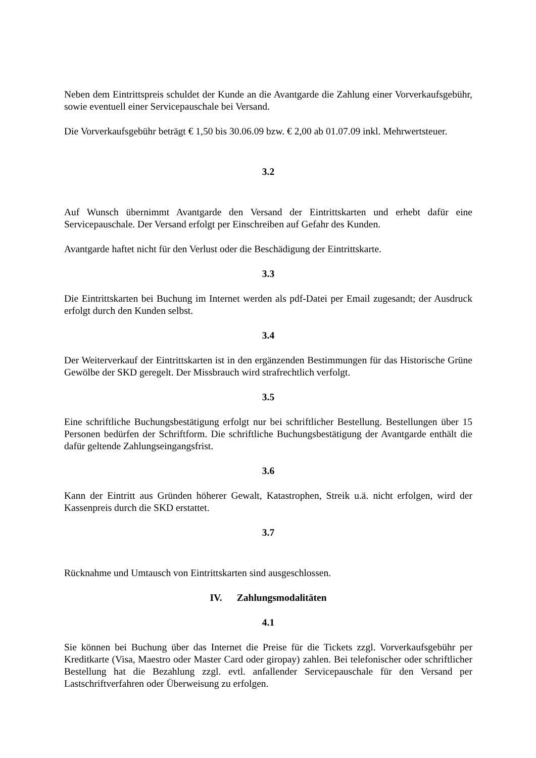Neben dem Eintrittspreis schuldet der Kunde an die Avantgarde die Zahlung einer Vorverkaufsgebühr, sowie eventuell einer Servicepauschale bei Versand.
Die Vorverkaufsgebühr beträgt € 1,50 bis 30.06.09 bzw. € 2,00 ab 01.07.09 inkl. Mehrwertsteuer.
3.2
Auf Wunsch übernimmt Avantgarde den Versand der Eintrittskarten und erhebt dafür eine Servicepauschale. Der Versand erfolgt per Einschreiben auf Gefahr des Kunden.
Avantgarde haftet nicht für den Verlust oder die Beschädigung der Eintrittskarte.
3.3
Die Eintrittskarten bei Buchung im Internet werden als pdf-Datei per Email zugesandt; der Ausdruck erfolgt durch den Kunden selbst.
3.4
Der Weiterverkauf der Eintrittskarten ist in den ergänzenden Bestimmungen für das Historische Grüne Gewölbe der SKD geregelt. Der Missbrauch wird strafrechtlich verfolgt.
3.5
Eine schriftliche Buchungsbestätigung erfolgt nur bei schriftlicher Bestellung. Bestellungen über 15 Personen bedürfen der Schriftform. Die schriftliche Buchungsbestätigung der Avantgarde enthält die dafür geltende Zahlungseingangsfrist.
3.6
Kann der Eintritt aus Gründen höherer Gewalt, Katastrophen, Streik u.ä. nicht erfolgen, wird der Kassenpreis durch die SKD erstattet.
3.7
Rücknahme und Umtausch von Eintrittskarten sind ausgeschlossen.
IV. Zahlungsmodalitäten
4.1
Sie können bei Buchung über das Internet die Preise für die Tickets zzgl. Vorverkaufsgebühr per Kreditkarte (Visa, Maestro oder Master Card oder giropay) zahlen. Bei telefonischer oder schriftlicher Bestellung hat die Bezahlung zzgl. evtl. anfallender Servicepauschale für den Versand per Lastschriftverfahren oder Überweisung zu erfolgen.